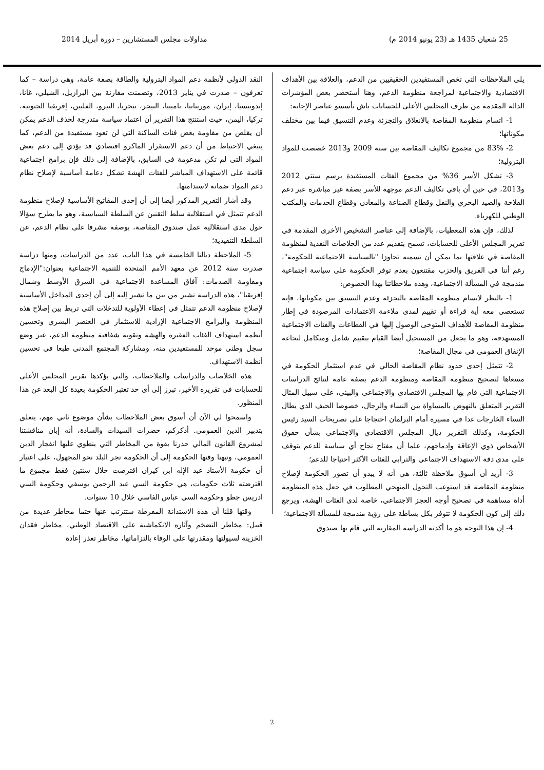25 شعبان 1435 هـ (23 يونيو 2014 م) مداولات مجلس المستشارين – دورة أبريل 2014
يلي الملاحظات التي تخص المستفيدين الحقيقيين من الدعم، والعلاقة بين الأهداف الاقتصادية والاجتماعية لمراجعة منظومة الدعم، وهنا أستحضر بعض المؤشرات الدالة المقدمة من طرف المجلس الأعلى للحسابات باش نأسسو عناصر الإجابة:
1- اتسام منظومة المقاصة بالانغلاق والتجزئة وعدم التنسيق فيما بين مختلف مكوناتها؛
2- 83% من مجموع تكاليف المقاصة بين سنة 2009 و2013 خصصت للمواد البترولية؛
3- تشكل الأسر 36% من مجموع الفئات المستفيدة برسم سنتي 2012 و2013، في حين أن باقي تكاليف الدعم موجهة للأسر بصفة غير مباشرة عبر دعم الفلاحة والصيد البحري والنقل وقطاع الصناعة والمعادن وقطاع الخدمات والمكتب الوطني للكهرباء.
لذلك، فإن هذه المعطيات، بالإضافة إلى عناصر التشخيص الأخرى المقدمة في تقرير المجلس الأعلى للحسابات، تسمح بتقديم عدد من الخلاصات النقدية لمنظومة المقاصة في علاقتها بما يمكن أن نسميه تجاوزا "بالسياسة الاجتماعية للحكومة"، رغم أننا في الفريق والحزب مقتنعون بعدم توفر الحكومة على سياسة اجتماعية مندمجة في المسألة الاجتماعية، وهذه ملاحظاتنا بهذا الخصوص:
1- بالنظر لاتسام منظومة المقاصة بالتجزئة وعدم التنسيق بين مكوناتها، فإنه تستعصي معه أية قراءة أو تقييم لمدى ملاءمة الاعتمادات المرصودة في إطار منظومة المقاصة للأهداف المتوخى الوصول إليها في القطاعات والفئات الاجتماعية المستهدفة، وهو ما يجعل من المستحيل أيضا القيام بتقييم شامل ومتكامل لنجاعة الإنفاق العمومي في مجال المقاصة؛
2- تتمثل إحدى حدود نظام المقاصة الحالي في عدم استثمار الحكومة في مسعاها لتصحيح منظومة المقاصة ومنظومة الدعم بصفة عامة لنتائج الدراسات الاجتماعية التي قام بها المجلس الاقتصادي والاجتماعي والبيئي، على سبيل المثال التقرير المتعلق بالنهوض بالمساواة بين النساء والرجال، خصوصا الحيف الذي يطال النساء الخارجات غدا في مسيرة أمام البرلمان احتجاجا على تصريحات السيد رئيس الحكومة، وكذلك التقرير ديال المجلس الاقتصادي والاجتماعي بشأن حقوق الأشخاص ذوي الإعاقة وإدماجهم، علما أن مفتاح نجاح أي سياسة للدعم يتوقف على مدى دقة الاستهداف الاجتماعي والترابي للفئات الأكثر احتياجا للدعم؛
3- أريد أن أسوق ملاحظة ثالثة، هي أنه لا يبدو أن تصور الحكومة لإصلاح منظومة المقاصة قد استوعب التحول المنهجي المطلوب في جعل هذه المنظومة أداة مساهمة في تصحيح أوجه العجز الاجتماعي، خاصة لدى الفئات الهشة، ويرجع ذلك إلى كون الحكومة لا تتوفر بكل بساطة على رؤية مندمجة للمسألة الاجتماعية؛
4- إن هذا التوجه هو ما أكدته الدراسة المقارنة التي قام بها صندوق
النقد الدولي لأنظمة دعم المواد البترولية والطاقة بصفة عامة، وهي دراسة – كما تعرفون – صدرت في يناير 2013، وتضمنت مقارنة بين البرازيل، الشيلي، غانا، إندونيسيا، إيران، موريتانيا، ناميبيا، النيجر، نيجريا، البيرو، الفلبين، إفريقيا الجنوبية، تركيا، اليمن، حيث استنتج هذا التقرير أن اعتماد سياسة متدرجة لحذف الدعم يمكن أن يقلص من مقاومة بعض فئات الساكنة التي لن تعود مستفيدة من الدعم، كما ينبغي الاحتياط من أن دعم الاستقرار الماكرو اقتصادي قد يؤدي إلى دعم بعض المواد التي لم تكن مدعومة في السابق، بالإضافة إلى ذلك فإن برامج اجتماعية قائمة على الاستهداف المباشر للفئات الهشة تشكل دعامة أساسية لإصلاح نظام دعم المواد ضمانة لاستدامتها.
وقد أشار التقرير المذكور أيضا إلى أن إحدى المفاتيح الأساسية لإصلاح منظومة الدعم تتمثل في استقلالية سلط التقنين عن السلطة السياسية، وهو ما يطرح سؤالا حول مدى استقلالية عمل صندوق المقاصة، بوصفه مشرفا على نظام الدعم، عن السلطة التنفيذية؛
5- الملاحظة ديالنا الخامسة في هذا الباب، عدد من الدراسات، ومنها دراسة صدرت سنة 2012 عن معهد الأمم المتحدة للتنمية الاجتماعية بعنوان:"الإدماج ومقاومة الصدمات: آفاق المساعدة الاجتماعية في الشرق الأوسط وشمال إفريقيا"، هذه الدراسة تشير من بين ما تشير إليه إلى أن إحدى المداخل الأساسية لإصلاح منظومة الدعم تتمثل في إعطاء الأولوية للتدخلات التي تربط بين إصلاح هذه المنظومة والبرامج الاجتماعية الإرادية للاستثمار في العنصر البشري وتحسين أنظمة استهداف الفئات الفقيرة والهشة وتقوية شفافية منظومة الدعم، عبر وضع سجل وطني موحد للمستفيدين منه، ومشاركة المجتمع المدني طبعا في تحسين أنظمة الاستهداف.
هذه الخلاصات والدراسات والملاحظات، والتي يؤكدها تقرير المجلس الأعلى للحسابات في تقريره الأخير، تبرز إلى أي حد تعتبر الحكومة بعيدة كل البعد عن هذا المنظور.
واسمحوا لي الآن أن أسوق بعض الملاحظات بشأن موضوع ثاني مهم، يتعلق بتدبير الدين العمومي. أذكركم، حضرات السيدات والسادة، أنه إبان مناقشتنا لمشروع القانون المالي حذرنا بقوة من المخاطر التي ينطوي عليها انفجار الدين العمومي، ونبهنا وقتها الحكومة إلى أن الحكومة تجر البلد نحو المجهول، على اعتبار أن حكومة الأستاذ عبد الإله ابن كيران اقترضت خلال سنتين فقط مجموع ما اقترضته ثلاث حكومات، هي حكومة السي عبد الرحمن يوسفي وحكومة السي ادريس جطو وحكومة السي عباس الفاسي خلال 10 سنوات.
وقتها قلنا أن هذه الاستدانة المفرطة ستترتب عنها حتما مخاطر عديدة من قبيل: مخاطر التضخم وآثاره الانكماشية على الاقتصاد الوطني، مخاطر فقدان الخزينة لسيولتها ومقدرتها على الوفاء بالتزاماتها، مخاطر تعذر إعادة
2